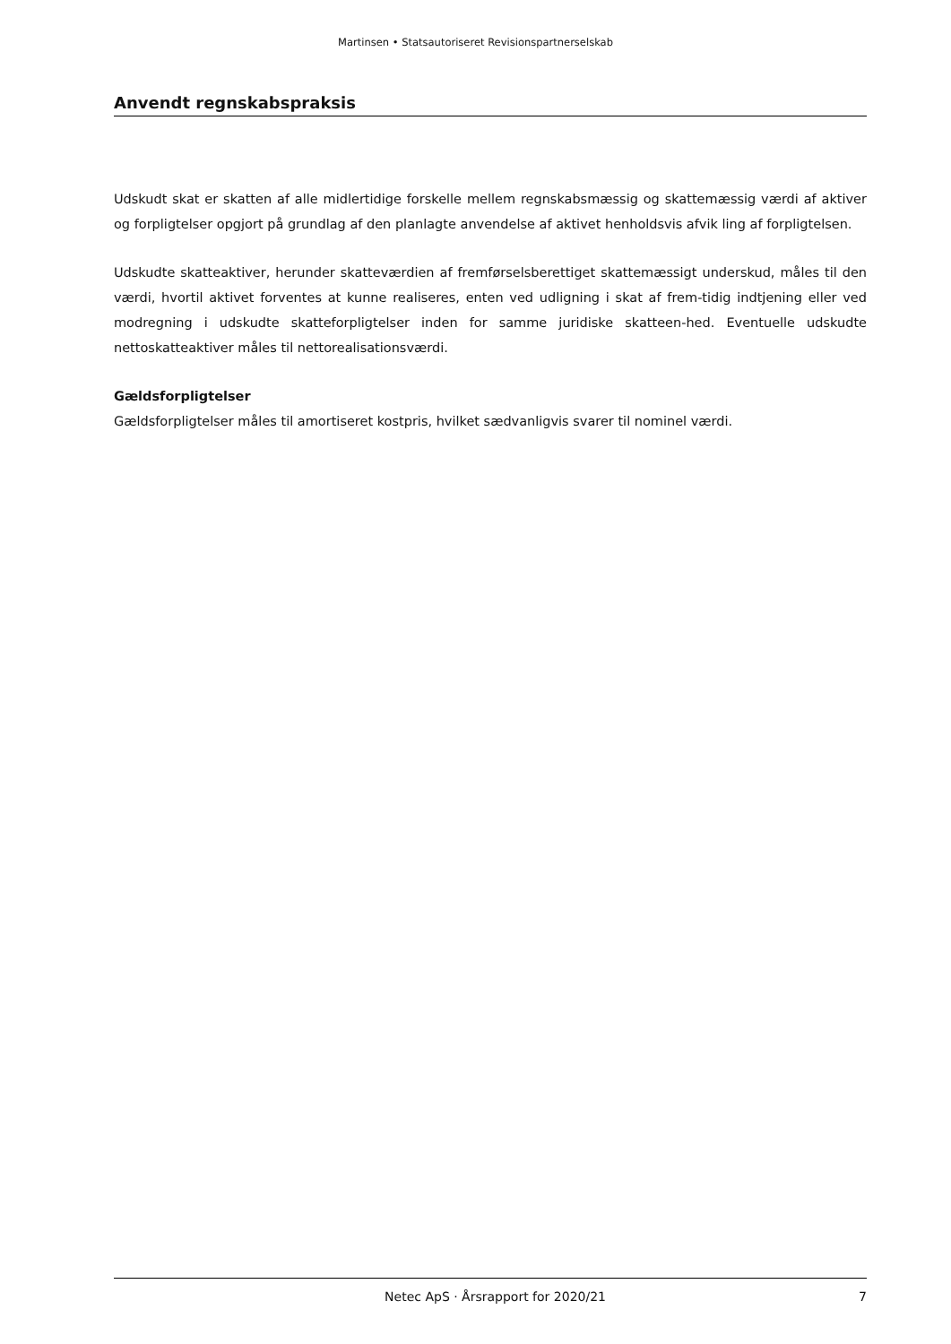Martinsen • Statsautoriseret Revisionspartnerselskab
Anvendt regnskabspraksis
Udskudt skat er skatten af alle midlertidige forskelle mellem regnskabsmæssig og skattemæssig værdi af aktiver og forpligtelser opgjort på grundlag af den planlagte anvendelse af aktivet henholdsvis afvik ling af forpligtelsen.
Udskudte skatteaktiver, herunder skatteværdien af fremførselsberettiget skattemæssigt underskud, måles til den værdi, hvortil aktivet forventes at kunne realiseres, enten ved udligning i skat af frem-tidig indtjening eller ved modregning i udskudte skatteforpligtelser inden for samme juridiske skatteen-hed. Eventuelle udskudte nettoskatteaktiver måles til nettorealisationsværdi.
Gældsforpligtelser
Gældsforpligtelser måles til amortiseret kostpris, hvilket sædvanligvis svarer til nominel værdi.
Netec ApS · Årsrapport for 2020/21 7